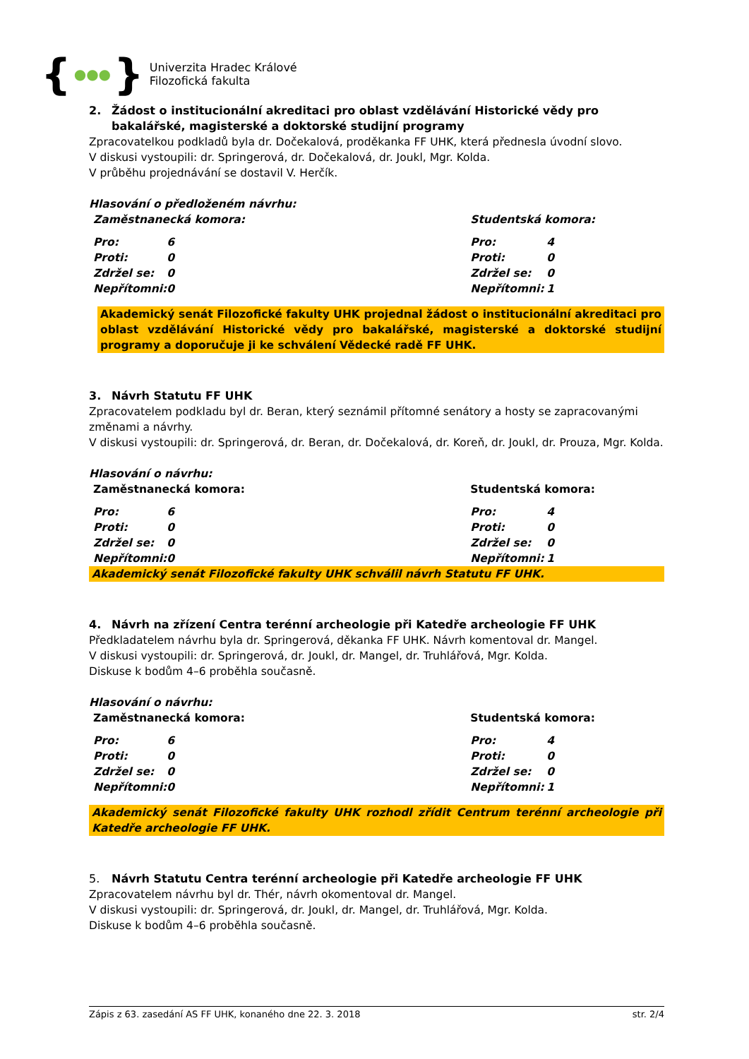{ ●●● }
Univerzita Hradec Králové
Filozofická fakulta
2. Žádost o institucionální akreditaci pro oblast vzdělávání Historické vědy pro bakalářské, magisterské a doktorské studijní programy
Zpracovatelkou podkladů byla dr. Dočekalová, proděkanka FF UHK, která přednesla úvodní slovo.
V diskusi vystoupili: dr. Springerová, dr. Dočekalová, dr. Joukl, Mgr. Kolda.
V průběhu projednávání se dostavil V. Herčík.
Hlasování o předloženém návrhu:
| Zaměstnanecká komora: | | Studentská komora: | |
| Pro: | 6 | Pro: | 4 |
| Proti: | 0 | Proti: | 0 |
| Zdržel se: | 0 | Zdržel se: | 0 |
| Nepřítomni: | 0 | Nepřítomni: | 1 |
Akademický senát Filozofické fakulty UHK projednal žádost o institucionální akreditaci pro oblast vzdělávání Historické vědy pro bakalářské, magisterské a doktorské studijní programy a doporučuje ji ke schválení Vědecké radě FF UHK.
3. Návrh Statutu FF UHK
Zpracovatelem podkladu byl dr. Beran, který seznámil přítomné senátory a hosty se zapracovanými změnami a návrhy.
V diskusi vystoupili: dr. Springerová, dr. Beran, dr. Dočekalová, dr. Koreň, dr. Joukl, dr. Prouza, Mgr. Kolda.
Hlasování o návrhu:
| Zaměstnanecká komora: | | Studentská komora: | |
| Pro: | 6 | Pro: | 4 |
| Proti: | 0 | Proti: | 0 |
| Zdržel se: | 0 | Zdržel se: | 0 |
| Nepřítomni: | 0 | Nepřítomni: | 1 |
Akademický senát Filozofické fakulty UHK schválil návrh Statutu FF UHK.
4. Návrh na zřízení Centra terénní archeologie při Katedře archeologie FF UHK
Předkladatelem návrhu byla dr. Springerová, děkanka FF UHK. Návrh komentoval dr. Mangel.
V diskusi vystoupili: dr. Springerová, dr. Joukl, dr. Mangel, dr. Truhlářová, Mgr. Kolda.
Diskuse k bodům 4–6 proběhla současně.
Hlasování o návrhu:
| Zaměstnanecká komora: | | Studentská komora: | |
| Pro: | 6 | Pro: | 4 |
| Proti: | 0 | Proti: | 0 |
| Zdržel se: | 0 | Zdržel se: | 0 |
| Nepřítomni: | 0 | Nepřítomni: | 1 |
Akademický senát Filozofické fakulty UHK rozhodl zřídit Centrum terénní archeologie při Katedře archeologie FF UHK.
5. Návrh Statutu Centra terénní archeologie při Katedře archeologie FF UHK
Zpracovatelem návrhu byl dr. Thér, návrh okomentoval dr. Mangel.
V diskusi vystoupili: dr. Springerová, dr. Joukl, dr. Mangel, dr. Truhlářová, Mgr. Kolda.
Diskuse k bodům 4–6 proběhla současně.
Zápis z 63. zasedání AS FF UHK, konaného dne 22. 3. 2018 str. 2/4